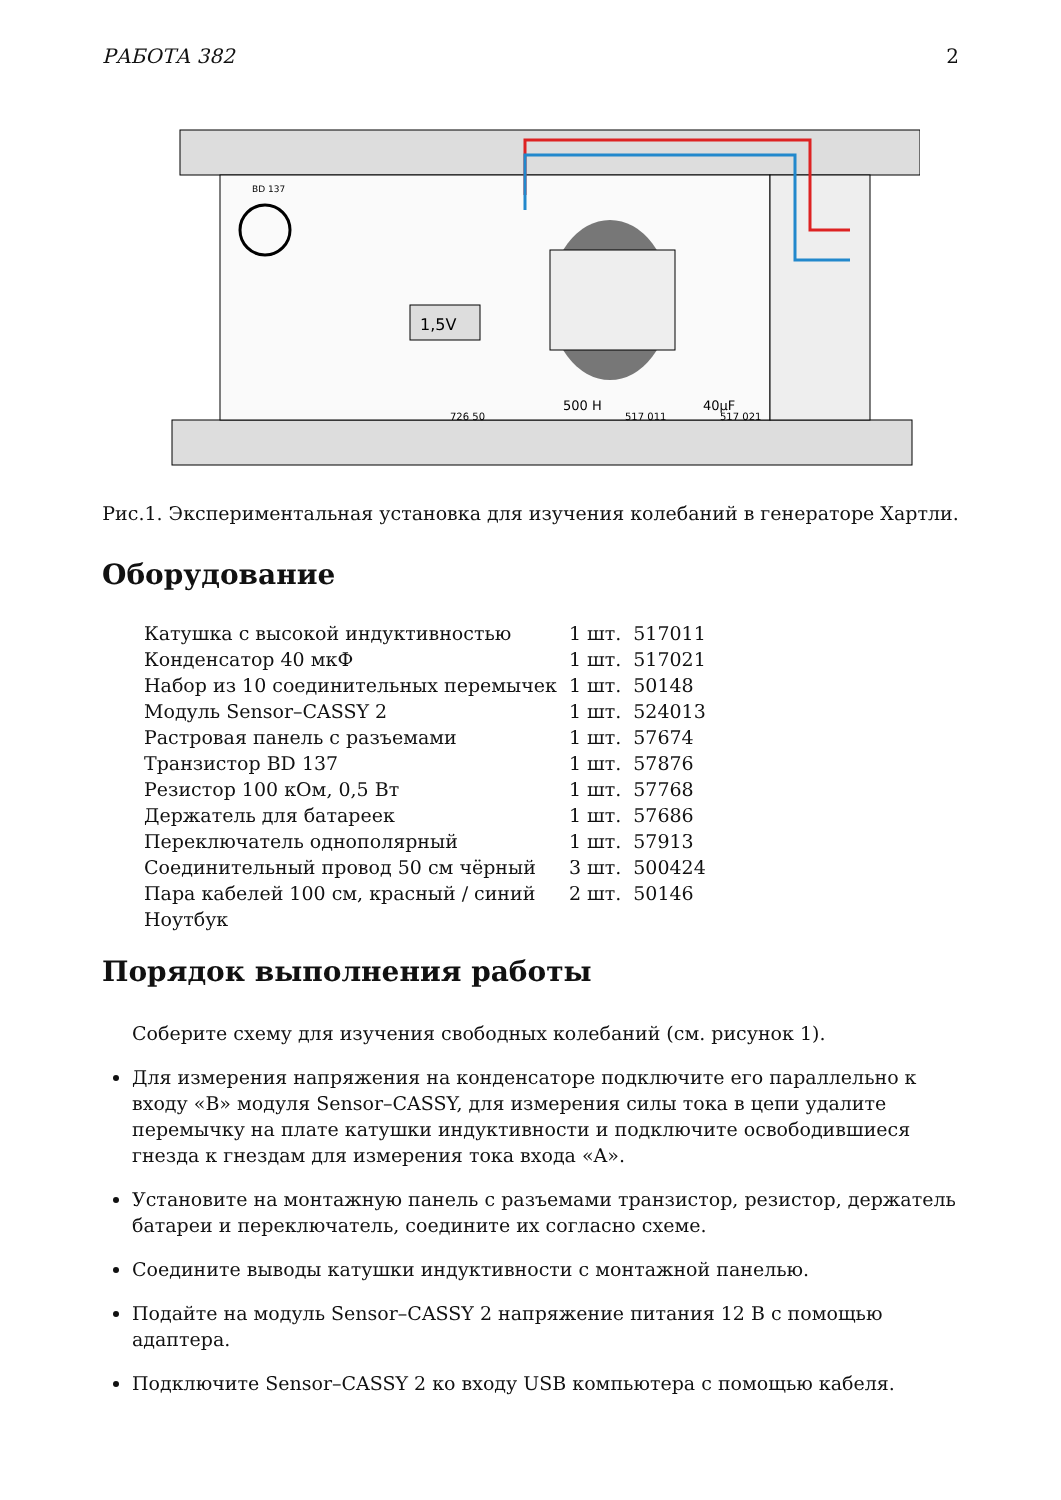РАБОТА 382 2
BD 137
1,5V
500 H
40µF
726 50
517 011
517 021
Рис.1. Экспериментальная установка для изучения колебаний в генераторе Хартли.
Оборудование
| Катушка с высокой индуктивностью | 1 шт. | 517011 |
| Конденсатор 40 мкФ | 1 шт. | 517021 |
| Набор из 10 соединительных перемычек | 1 шт. | 50148 |
| Модуль Sensor–CASSY 2 | 1 шт. | 524013 |
| Растровая панель с разъемами | 1 шт. | 57674 |
| Транзистор BD 137 | 1 шт. | 57876 |
| Резистор 100 кОм, 0,5 Вт | 1 шт. | 57768 |
| Держатель для батареек | 1 шт. | 57686 |
| Переключатель однополярный | 1 шт. | 57913 |
| Соединительный провод 50 см чёрный | 3 шт. | 500424 |
| Пара кабелей 100 см, красный / синий | 2 шт. | 50146 |
| Ноутбук | | |
Порядок выполнения работы
Соберите схему для изучения свободных колебаний (см. рисунок 1).
Для измерения напряжения на конденсаторе подключите его параллельно к входу «B» модуля Sensor–CASSY, для измерения силы тока в цепи удалите перемычку на плате катушки индуктивности и подключите освободившиеся гнезда к гнездам для измерения тока входа «A».
Установите на монтажную панель с разъемами транзистор, резистор, держатель батареи и переключатель, соедините их согласно схеме.
Соедините выводы катушки индуктивности с монтажной панелью.
Подайте на модуль Sensor–CASSY 2 напряжение питания 12 В с помощью адаптера.
Подключите Sensor–CASSY 2 ко входу USB компьютера с помощью кабеля.